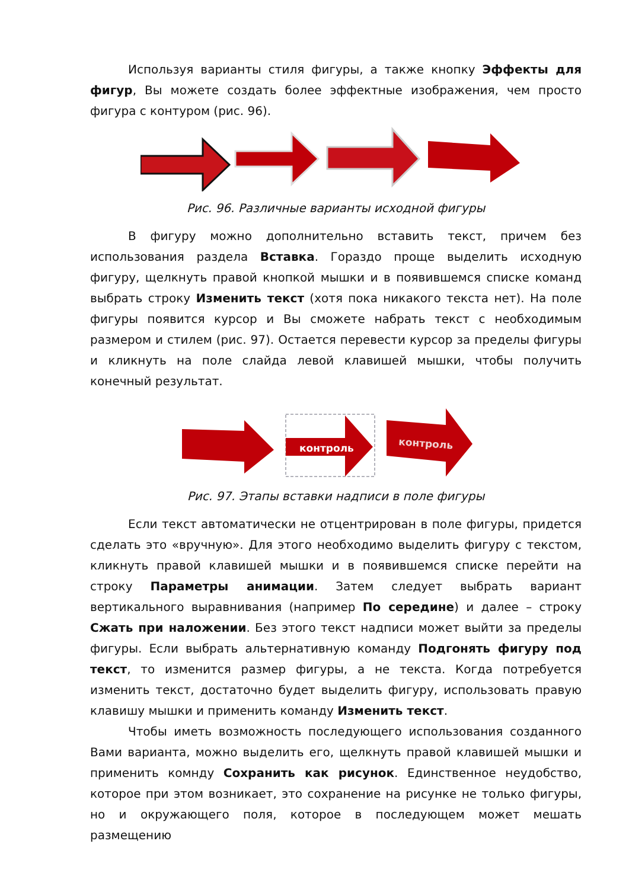Используя варианты стиля фигуры, а также кнопку Эффекты для фигур, Вы можете создать более эффектные изображения, чем просто фигура с контуром (рис. 96).
Рис. 96. Различные варианты исходной фигуры
В фигуру можно дополнительно вставить текст, причем без использования раздела Вставка. Гораздо проще выделить исходную фигуру, щелкнуть правой кнопкой мышки и в появившемся списке команд выбрать строку Изменить текст (хотя пока никакого текста нет). На поле фигуры появится курсор и Вы сможете набрать текст с необходимым размером и стилем (рис. 97). Остается перевести курсор за пределы фигуры и кликнуть на поле слайда левой клавишей мышки, чтобы получить конечный результат.
контроль
контроль
Рис. 97. Этапы вставки надписи в поле фигуры
Если текст автоматически не отцентрирован в поле фигуры, придется сделать это «вручную». Для этого необходимо выделить фигуру с текстом, кликнуть правой клавишей мышки и в появившемся списке перейти на строку Параметры анимации. Затем следует выбрать вариант вертикального выравнивания (например По середине) и далее – строку Сжать при наложении. Без этого текст надписи может выйти за пределы фигуры. Если выбрать альтернативную команду Подгонять фигуру под текст, то изменится размер фигуры, а не текста. Когда потребуется изменить текст, достаточно будет выделить фигуру, использовать правую клавишу мышки и применить команду Изменить текст.
Чтобы иметь возможность последующего использования созданного Вами варианта, можно выделить его, щелкнуть правой клавишей мышки и применить комнду Сохранить как рисунок. Единственное неудобство, которое при этом возникает, это сохранение на рисунке не только фигуры, но и окружающего поля, которое в последующем может мешать размещению